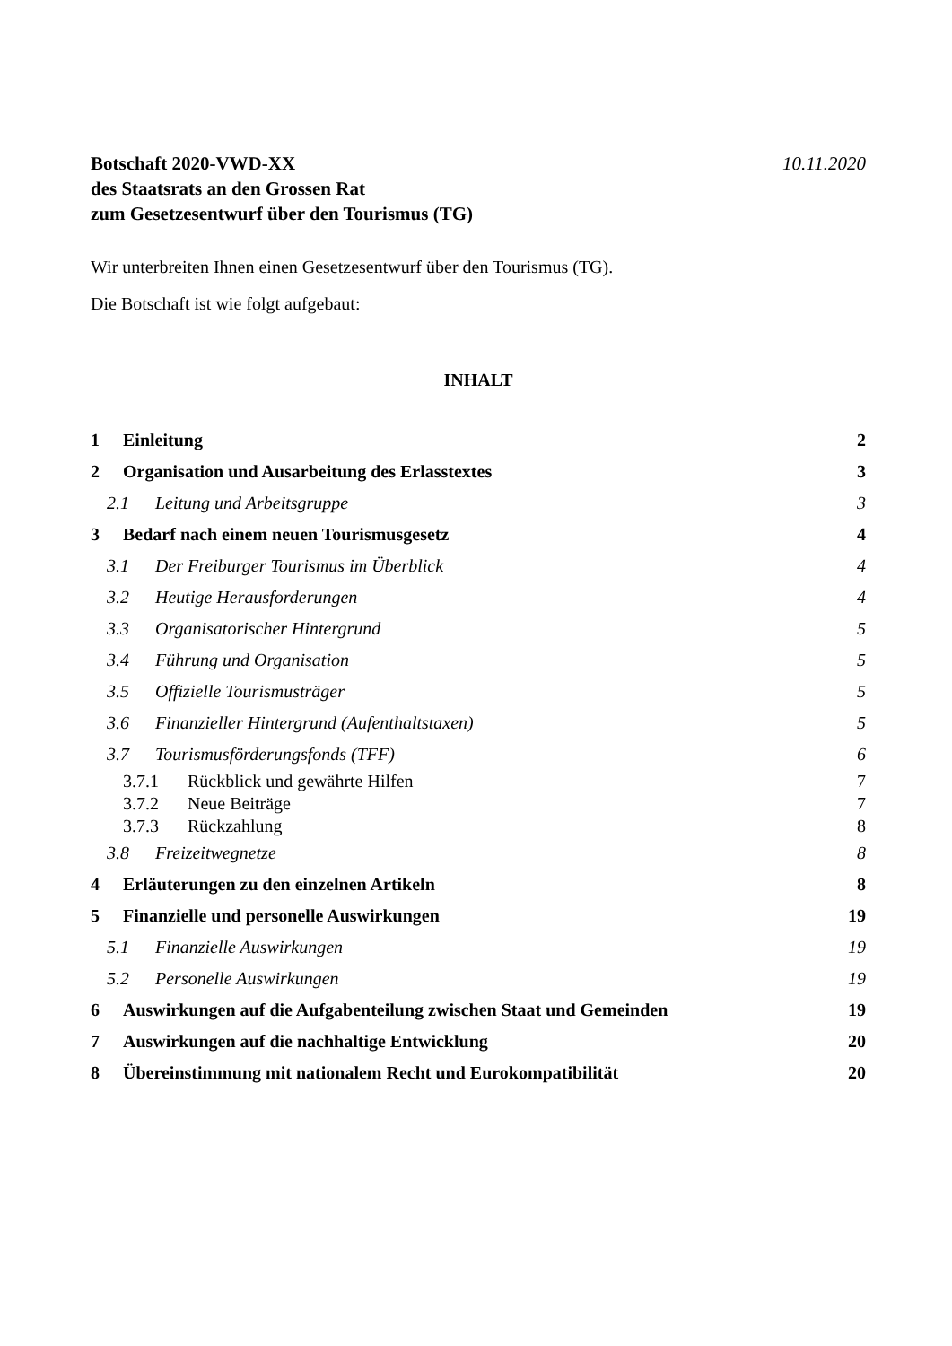Botschaft 2020-VWD-XX
des Staatsrats an den Grossen Rat
zum Gesetzesentwurf über den Tourismus (TG)
10.11.2020
Wir unterbreiten Ihnen einen Gesetzesentwurf über den Tourismus (TG).
Die Botschaft ist wie folgt aufgebaut:
INHALT
1 Einleitung 2
2 Organisation und Ausarbeitung des Erlasstextes 3
2.1 Leitung und Arbeitsgruppe 3
3 Bedarf nach einem neuen Tourismusgesetz 4
3.1 Der Freiburger Tourismus im Überblick 4
3.2 Heutige Herausforderungen 4
3.3 Organisatorischer Hintergrund 5
3.4 Führung und Organisation 5
3.5 Offizielle Tourismusträger 5
3.6 Finanzieller Hintergrund (Aufenthaltstaxen) 5
3.7 Tourismusförderungsfonds (TFF) 6
3.7.1 Rückblick und gewährte Hilfen 7
3.7.2 Neue Beiträge 7
3.7.3 Rückzahlung 8
3.8 Freizeitwegnetze 8
4 Erläuterungen zu den einzelnen Artikeln 8
5 Finanzielle und personelle Auswirkungen 19
5.1 Finanzielle Auswirkungen 19
5.2 Personelle Auswirkungen 19
6 Auswirkungen auf die Aufgabenteilung zwischen Staat und Gemeinden 19
7 Auswirkungen auf die nachhaltige Entwicklung 20
8 Übereinstimmung mit nationalem Recht und Eurokompatibilität 20